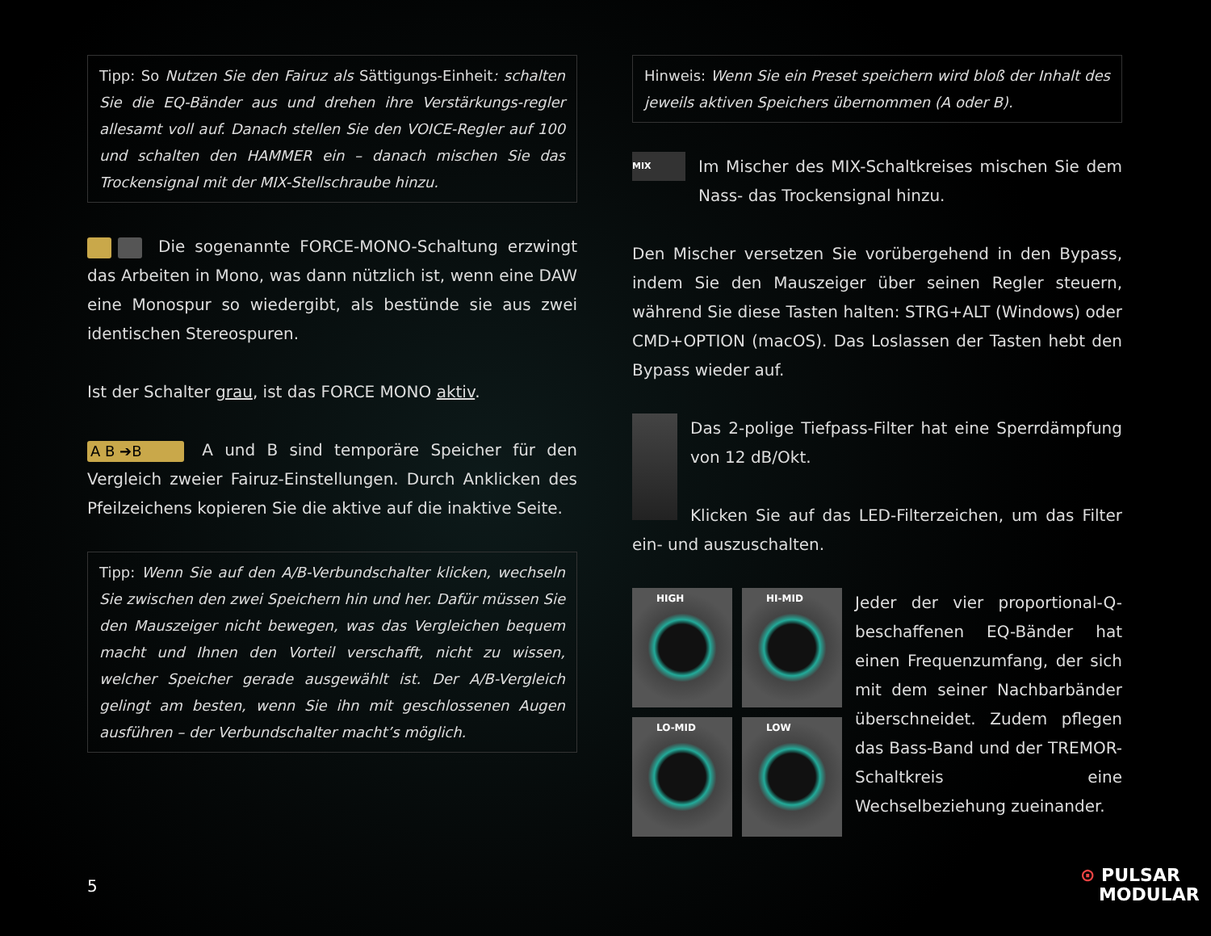Tipp: So Nutzen Sie den Fairuz als Sättigungs-Einheit: schalten Sie die EQ-Bänder aus und drehen ihre Verstärkungs-regler allesamt voll auf. Danach stellen Sie den VOICE-Regler auf 100 und schalten den HAMMER ein – danach mischen Sie das Trockensignal mit der MIX-Stellschraube hinzu.
Die sogenannte FORCE-MONO-Schaltung erzwingt das Arbeiten in Mono, was dann nützlich ist, wenn eine DAW eine Monospur so wiedergibt, als bestünde sie aus zwei identischen Stereospuren.
Ist der Schalter grau, ist das FORCE MONO aktiv.
A B ➔B A und B sind temporäre Speicher für den Vergleich zweier Fairuz-Einstellungen. Durch Anklicken des Pfeilzeichens kopieren Sie die aktive auf die inaktive Seite.
Tipp: Wenn Sie auf den A/B-Verbundschalter klicken, wechseln Sie zwischen den zwei Speichern hin und her. Dafür müssen Sie den Mauszeiger nicht bewegen, was das Vergleichen bequem macht und Ihnen den Vorteil verschafft, nicht zu wissen, welcher Speicher gerade ausgewählt ist. Der A/B-Vergleich gelingt am besten, wenn Sie ihn mit geschlossenen Augen ausführen – der Verbundschalter macht’s möglich.
Hinweis: Wenn Sie ein Preset speichern wird bloß der Inhalt des jeweils aktiven Speichers übernommen (A oder B).
MIX Im Mischer des MIX-Schaltkreises mischen Sie dem Nass- das Trockensignal hinzu.
Den Mischer versetzen Sie vorübergehend in den Bypass, indem Sie den Mauszeiger über seinen Regler steuern, während Sie diese Tasten halten: STRG+ALT (Windows) oder CMD+OPTION (macOS). Das Loslassen der Tasten hebt den Bypass wieder auf.
Das 2-polige Tiefpass-Filter hat eine Sperrdämpfung von 12 dB/Okt.
Klicken Sie auf das LED-Filterzeichen, um das Filter ein- und auszuschalten.
HIGH
HI-MID
LO-MID
LOW
Jeder der vier proportional-Q-beschaffenen EQ-Bänder hat einen Frequenzumfang, der sich mit dem seiner Nachbarbänder überschneidet. Zudem pflegen das Bass-Band und der TREMOR-Schaltkreis eine Wechselbeziehung zueinander.
5
⊙ PULSAR
MODULAR